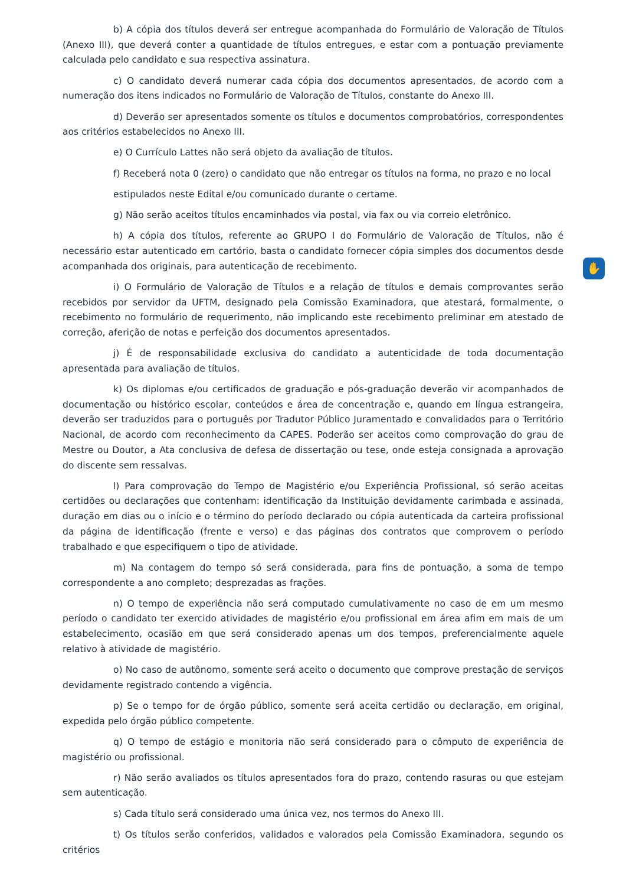✋
b) A cópia dos títulos deverá ser entregue acompanhada do Formulário de Valoração de Títulos (Anexo III), que deverá conter a quantidade de títulos entregues, e estar com a pontuação previamente calculada pelo candidato e sua respectiva assinatura.
c) O candidato deverá numerar cada cópia dos documentos apresentados, de acordo com a numeração dos itens indicados no Formulário de Valoração de Títulos, constante do Anexo III.
d) Deverão ser apresentados somente os títulos e documentos comprobatórios, correspondentes aos critérios estabelecidos no Anexo III.
e) O Currículo Lattes não será objeto da avaliação de títulos.
f) Receberá nota 0 (zero) o candidato que não entregar os títulos na forma, no prazo e no local
estipulados neste Edital e/ou comunicado durante o certame.
g) Não serão aceitos títulos encaminhados via postal, via fax ou via correio eletrônico.
h) A cópia dos títulos, referente ao GRUPO I do Formulário de Valoração de Títulos, não é necessário estar autenticado em cartório, basta o candidato fornecer cópia simples dos documentos desde acompanhada dos originais, para autenticação de recebimento.
i) O Formulário de Valoração de Títulos e a relação de títulos e demais comprovantes serão recebidos por servidor da UFTM, designado pela Comissão Examinadora, que atestará, formalmente, o recebimento no formulário de requerimento, não implicando este recebimento preliminar em atestado de correção, aferição de notas e perfeição dos documentos apresentados.
j) É de responsabilidade exclusiva do candidato a autenticidade de toda documentação apresentada para avaliação de títulos.
k) Os diplomas e/ou certificados de graduação e pós-graduação deverão vir acompanhados de documentação ou histórico escolar, conteúdos e área de concentração e, quando em língua estrangeira, deverão ser traduzidos para o português por Tradutor Público Juramentado e convalidados para o Território Nacional, de acordo com reconhecimento da CAPES. Poderão ser aceitos como comprovação do grau de Mestre ou Doutor, a Ata conclusiva de defesa de dissertação ou tese, onde esteja consignada a aprovação do discente sem ressalvas.
l) Para comprovação do Tempo de Magistério e/ou Experiência Profissional, só serão aceitas certidões ou declarações que contenham: identificação da Instituição devidamente carimbada e assinada, duração em dias ou o início e o término do período declarado ou cópia autenticada da carteira profissional da página de identificação (frente e verso) e das páginas dos contratos que comprovem o período trabalhado e que especifiquem o tipo de atividade.
m) Na contagem do tempo só será considerada, para fins de pontuação, a soma de tempo correspondente a ano completo; desprezadas as frações.
n) O tempo de experiência não será computado cumulativamente no caso de em um mesmo período o candidato ter exercido atividades de magistério e/ou profissional em área afim em mais de um estabelecimento, ocasião em que será considerado apenas um dos tempos, preferencialmente aquele relativo à atividade de magistério.
o) No caso de autônomo, somente será aceito o documento que comprove prestação de serviços devidamente registrado contendo a vigência.
p) Se o tempo for de órgão público, somente será aceita certidão ou declaração, em original, expedida pelo órgão público competente.
q) O tempo de estágio e monitoria não será considerado para o cômputo de experiência de magistério ou profissional.
r) Não serão avaliados os títulos apresentados fora do prazo, contendo rasuras ou que estejam sem autenticação.
s) Cada título será considerado uma única vez, nos termos do Anexo III.
t) Os títulos serão conferidos, validados e valorados pela Comissão Examinadora, segundo os critérios